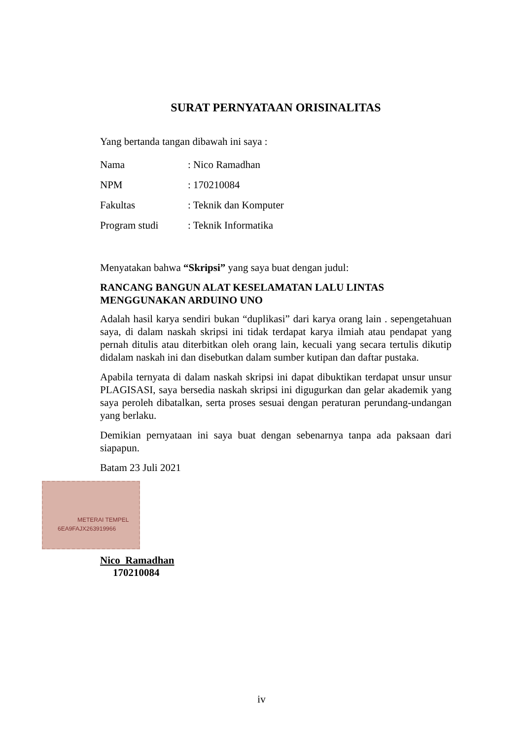SURAT PERNYATAAN ORISINALITAS
Yang bertanda tangan dibawah ini saya :
| Nama | : Nico Ramadhan |
| NPM | : 170210084 |
| Fakultas | : Teknik dan Komputer |
| Program studi | : Teknik Informatika |
Menyatakan bahwa “Skripsi” yang saya buat dengan judul:
RANCANG BANGUN ALAT KESELAMATAN LALU LINTAS
MENGGUNAKAN ARDUINO UNO
Adalah hasil karya sendiri bukan “duplikasi” dari karya orang lain . sepengetahuan saya, di dalam naskah skripsi ini tidak terdapat karya ilmiah atau pendapat yang pernah ditulis atau diterbitkan oleh orang lain, kecuali yang secara tertulis dikutip didalam naskah ini dan disebutkan dalam sumber kutipan dan daftar pustaka.
Apabila ternyata di dalam naskah skripsi ini dapat dibuktikan terdapat unsur unsur PLAGISASI, saya bersedia naskah skripsi ini digugurkan dan gelar akademik yang saya peroleh dibatalkan, serta proses sesuai dengan peraturan perundang-undangan yang berlaku.
Demikian pernyataan ini saya buat dengan sebenarnya tanpa ada paksaan dari siapapun.
Batam 23 Juli 2021
METERAI TEMPEL
6EA9FAJX263919966
Nico Ramadhan
170210084
iv